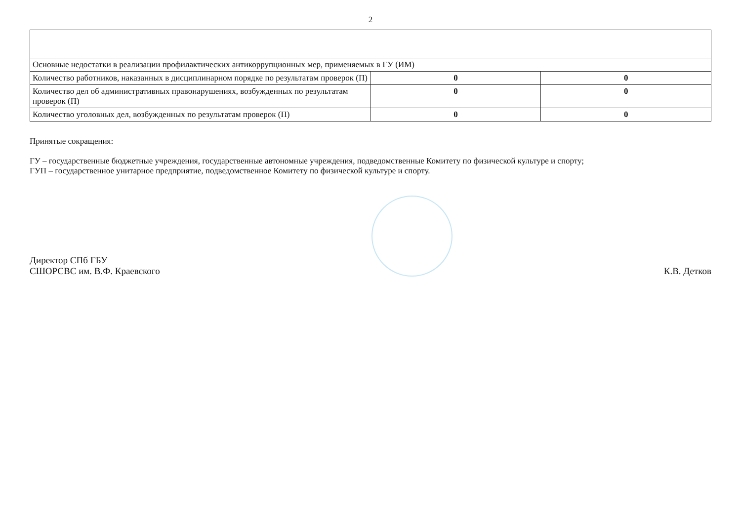2
| Основные недостатки в реализации профилактических антикоррупционных мер, применяемых в ГУ (ИМ) | | |
| Количество работников, наказанных в дисциплинарном порядке по результатам проверок (П) | 0 | 0 |
| Количество дел об административных правонарушениях, возбужденных по результатам проверок (П) | 0 | 0 |
| Количество уголовных дел, возбужденных по результатам проверок (П) | 0 | 0 |
Принятые сокращения:
ГУ – государственные бюджетные учреждения, государственные автономные учреждения, подведомственные Комитету по физической культуре и спорту;
ГУП – государственное унитарное предприятие, подведомственное Комитету по физической культуре и спорту.
Директор СПб ГБУ
СШОРСВС им. В.Ф. Краевского
К.В. Детков